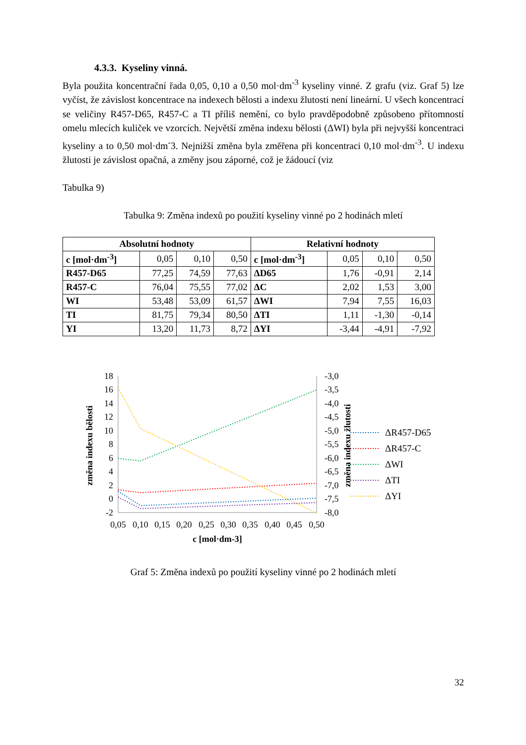4.3.3. Kyseliny vinná.
Byla použita koncentrační řada 0,05, 0,10 a 0,50 mol·dm<sup>-3</sup> kyseliny vinné. Z grafu (viz. Graf 5) lze vyčíst, že závislost koncentrace na indexech bělosti a indexu žlutosti není lineární. U všech koncentrací se veličiny R457-D65, R457-C a TI příliš nemění, co bylo pravděpodobně způsobeno přítomností omelu mlecích kuliček ve vzorcích. Největší změna indexu bělosti (ΔWI) byla při nejvyšší koncentraci kyseliny a to 0,50 mol·dm<sup>-</sup>3. Nejnižší změna byla změřena při koncentraci 0,10 mol·dm<sup>-3</sup>. U indexu žlutosti je závislost opačná, a změny jsou záporné, což je žádoucí (viz
Tabulka 9)
Tabulka 9: Změna indexů po použití kyseliny vinné po 2 hodinách mletí
| Absolutní hodnoty | | | | Relativní hodnoty | | | |
| --- | --- | --- | --- | --- | --- | --- | --- |
| c [mol·dm<sup>-3</sup>] | 0,05 | 0,10 | 0,50 | c [mol·dm<sup>-3</sup>] | 0,05 | 0,10 | 0,50 |
| R457-D65 | 77,25 | 74,59 | 77,63 | ΔD65 | 1,76 | -0,91 | 2,14 |
| R457-C | 76,04 | 75,55 | 77,02 | ΔC | 2,02 | 1,53 | 3,00 |
| WI | 53,48 | 53,09 | 61,57 | ΔWI | 7,94 | 7,55 | 16,03 |
| TI | 81,75 | 79,34 | 80,50 | ΔTI | 1,11 | -1,30 | -0,14 |
| YI | 13,20 | 11,73 | 8,72 | ΔYI | -3,44 | -4,91 | -7,92 |
18
16
14
12
10
8
6
4
2
0
-2
-3,0
-3,5
-4,0
-4,5
-5,0
-5,5
-6,0
-6,5
-7,0
-7,5
-8,0
0,05
0,10
0,15
0,20
0,25
0,30
0,35
0,40
0,45
0,50
c [mol·dm-3]
změna indexu bělosti
změna indexu žlutosti
ΔR457-D65
ΔR457-C
ΔWI
ΔTI
ΔYI
Graf 5: Změna indexů po použití kyseliny vinné po 2 hodinách mletí
32